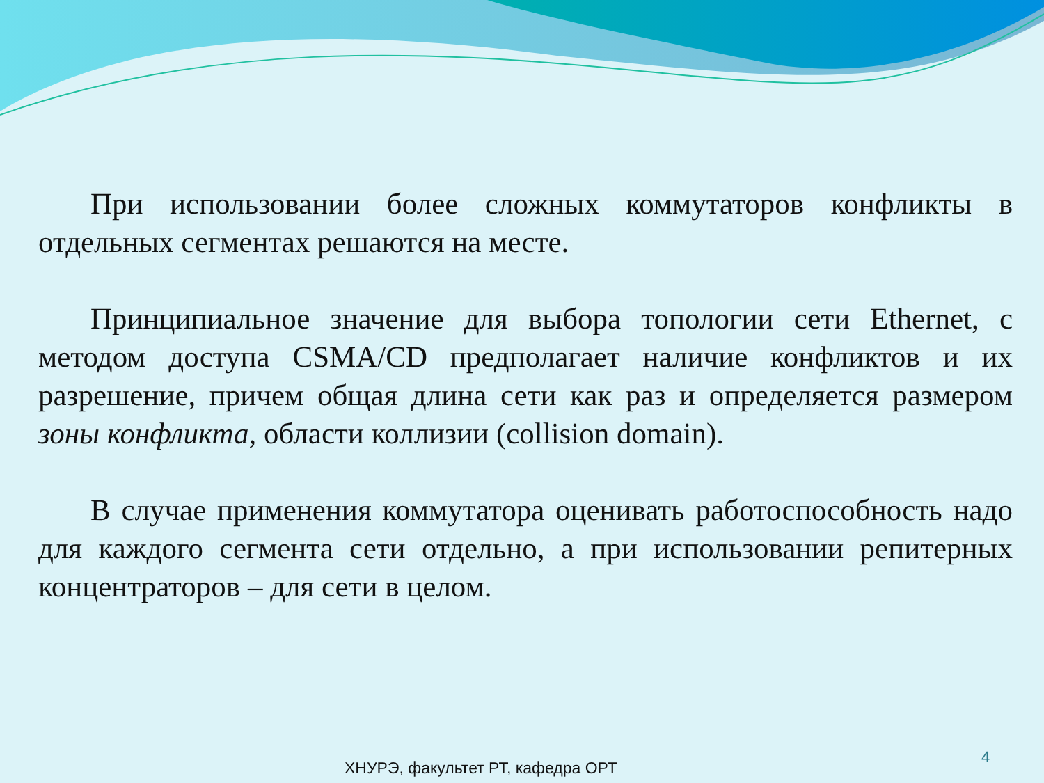При использовании более сложных коммутаторов конфликты в отдельных сегментах решаются на месте.
Принципиальное значение для выбора топологии сети Ethernet, с методом доступа CSMA/CD предполагает наличие конфликтов и их разрешение, причем общая длина сети как раз и определяется размером зоны конфликта, области коллизии (collision domain).
В случае применения коммутатора оценивать работоспособность надо для каждого сегмента сети отдельно, а при использовании репитерных концентраторов – для сети в целом.
4
ХНУРЭ, факультет РТ, кафедра ОРТ